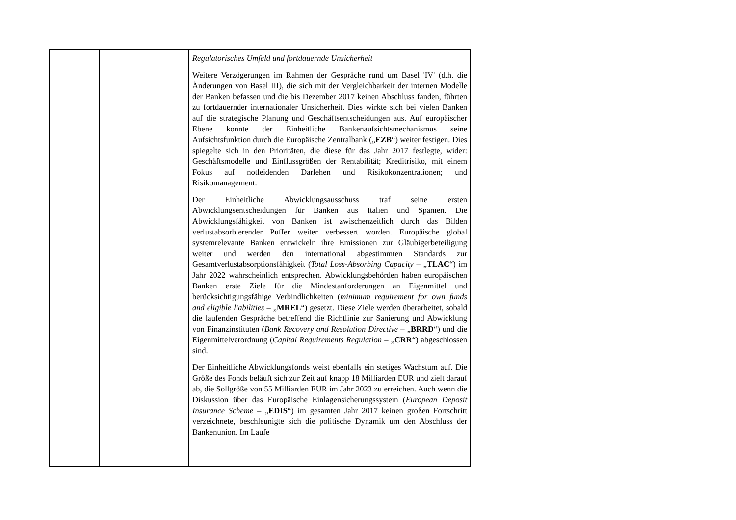| | | Regulatorisches Umfeld und fortdauernde Unsicherheit Weitere Verzögerungen im Rahmen der Gespräche rund um Basel 'IV' (d.h. die Änderungen von Basel III), die sich mit der Vergleichbarkeit der internen Modelle der Banken befassen und die bis Dezember 2017 keinen Abschluss fanden, führten zu fortdauernder internationaler Unsicherheit. Dies wirkte sich bei vielen Banken auf die strategische Planung und Geschäftsentscheidungen aus. Auf europäischer Ebene konnte der Einheitliche Bankenaufsichtsmechanismus seine Aufsichtsfunktion durch die Europäische Zentralbank („ EZB “) weiter festigen. Dies spiegelte sich in den Prioritäten, die diese für das Jahr 2017 festlegte, wider: Geschäftsmodelle und Einflussgrößen der Rentabilität; Kreditrisiko, mit einem Fokus auf notleidenden Darlehen und Risikokonzentrationen; und Risikomanagement. Der Einheitliche Abwicklungsausschuss traf seine ersten Abwicklungsentscheidungen für Banken aus Italien und Spanien. Die Abwicklungsfähigkeit von Banken ist zwischenzeitlich durch das Bilden verlustabsorbierender Puffer weiter verbessert worden. Europäische global systemrelevante Banken entwickeln ihre Emissionen zur Gläubigerbeteiligung weiter und werden den international abgestimmten Standards zur Gesamtverlustabsorptionsfähigkeit ( Total Loss-Absorbing Capacity – „ TLAC “) im Jahr 2022 wahrscheinlich entsprechen. Abwicklungsbehörden haben europäischen Banken erste Ziele für die Mindestanforderungen an Eigenmittel und berücksichtigungsfähige Verbindlichkeiten ( minimum requirement for own funds and eligible liabilities – „ MREL “) gesetzt. Diese Ziele werden überarbeitet, sobald die laufenden Gespräche betreffend die Richtlinie zur Sanierung und Abwicklung von Finanzinstituten ( Bank Recovery and Resolution Directive – „ BRRD “) und die Eigenmittelverordnung ( Capital Requirements Regulation – „ CRR “) abgeschlossen sind. Der Einheitliche Abwicklungsfonds weist ebenfalls ein stetiges Wachstum auf. Die Größe des Fonds beläuft sich zur Zeit auf knapp 18 Milliarden EUR und zielt darauf ab, die Sollgröße von 55 Milliarden EUR im Jahr 2023 zu erreichen. Auch wenn die Diskussion über das Europäische Einlagensicherungssystem ( European Deposit Insurance Scheme – „ EDIS “) im gesamten Jahr 2017 keinen großen Fortschritt verzeichnete, beschleunigte sich die politische Dynamik um den Abschluss der Bankenunion. Im Laufe |